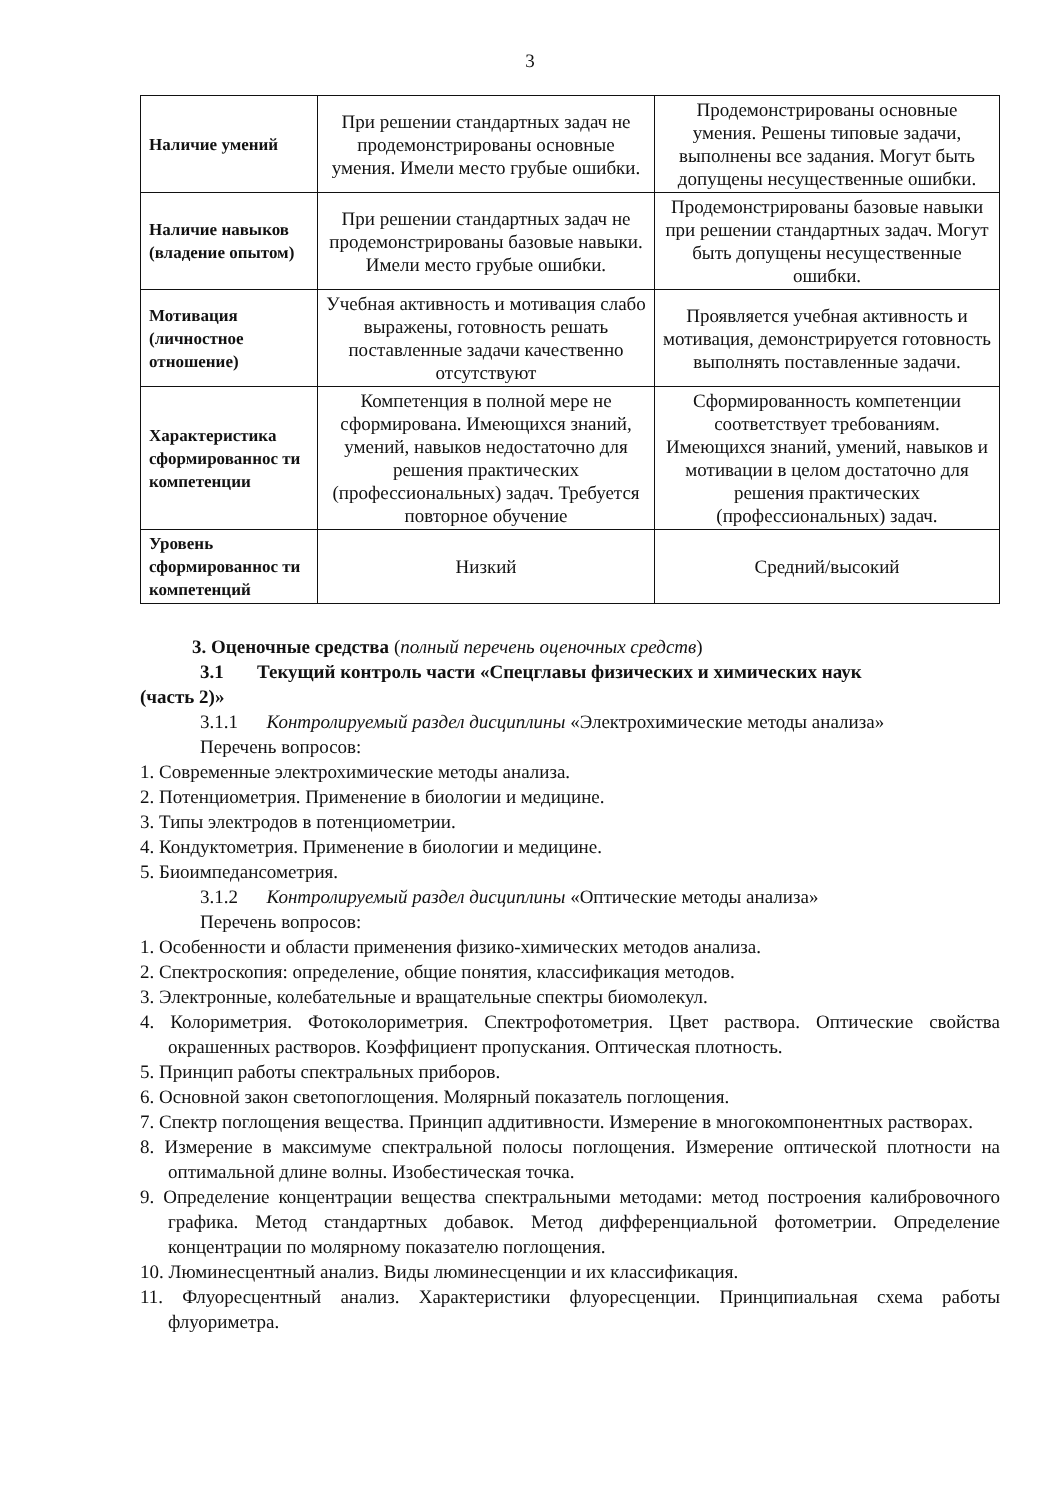3
| Наличие умений | При решении стандартных задач не продемонстрированы основные умения. Имели место грубые ошибки. | Продемонстрированы основные умения. Решены типовые задачи, выполнены все задания. Могут быть допущены несущественные ошибки. |
| Наличие навыков (владение опытом) | При решении стандартных задач не продемонстрированы базовые навыки. Имели место грубые ошибки. | Продемонстрированы базовые навыки при решении стандартных задач. Могут быть допущены несущественные ошибки. |
| Мотивация (личностное отношение) | Учебная активность и мотивация слабо выражены, готовность решать поставленные задачи качественно отсутствуют | Проявляется учебная активность и мотивация, демонстрируется готовность выполнять поставленные задачи. |
| Характеристика сформированнос ти компетенции | Компетенция в полной мере не сформирована. Имеющихся знаний, умений, навыков недостаточно для решения практических (профессиональных) задач. Требуется повторное обучение | Сформированность компетенции соответствует требованиям. Имеющихся знаний, умений, навыков и мотивации в целом достаточно для решения практических (профессиональных) задач. |
| Уровень сформированнос ти компетенций | Низкий | Средний/высокий |
3. Оценочные средства (полный перечень оценочных средств)
3.1 Текущий контроль части «Спецглавы физических и химических наук
(часть 2)»
3.1.1 Контролируемый раздел дисциплины «Электрохимические методы анализа»
Перечень вопросов:
1. Современные электрохимические методы анализа.
2. Потенциометрия. Применение в биологии и медицине.
3. Типы электродов в потенциометрии.
4. Кондуктометрия. Применение в биологии и медицине.
5. Биоимпедансометрия.
3.1.2 Контролируемый раздел дисциплины «Оптические методы анализа»
Перечень вопросов:
1. Особенности и области применения физико-химических методов анализа.
2. Спектроскопия: определение, общие понятия, классификация методов.
3. Электронные, колебательные и вращательные спектры биомолекул.
4. Колориметрия. Фотоколориметрия. Спектрофотометрия. Цвет раствора. Оптические свойства окрашенных растворов. Коэффициент пропускания. Оптическая плотность.
5. Принцип работы спектральных приборов.
6. Основной закон светопоглощения. Молярный показатель поглощения.
7. Спектр поглощения вещества. Принцип аддитивности. Измерение в многокомпонентных растворах.
8. Измерение в максимуме спектральной полосы поглощения. Измерение оптической плотности на оптимальной длине волны. Изобестическая точка.
9. Определение концентрации вещества спектральными методами: метод построения калибровочного графика. Метод стандартных добавок. Метод дифференциальной фотометрии. Определение концентрации по молярному показателю поглощения.
10. Люминесцентный анализ. Виды люминесценции и их классификация.
11. Флуоресцентный анализ. Характеристики флуоресценции. Принципиальная схема работы флуориметра.